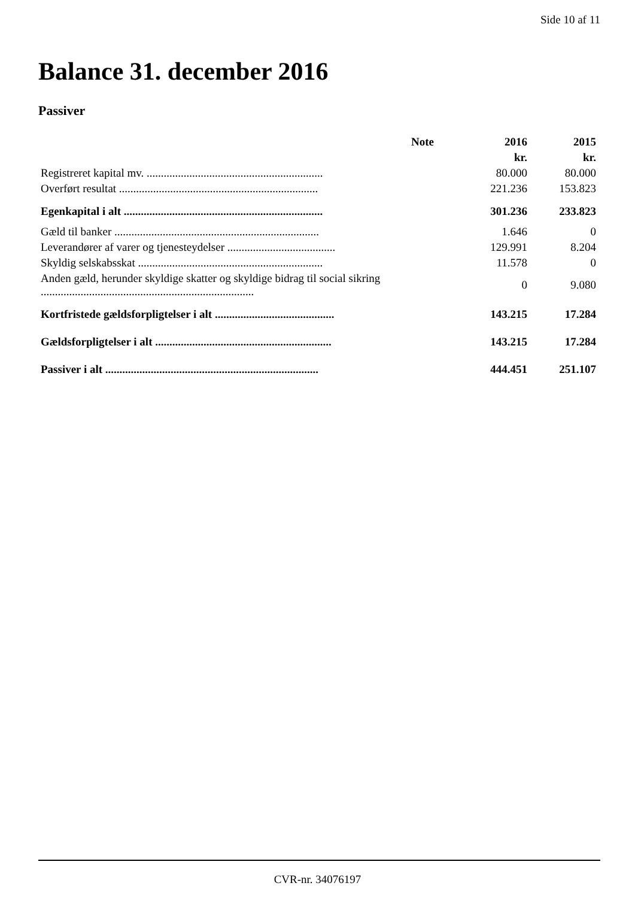Side 10 af 11
Balance 31. december 2016
Passiver
| | Note | 2016 | 2015 |
| --- | --- | --- | --- |
| | | kr. | kr. |
| Registreret kapital mv. .............................................................. | | 80.000 | 80.000 |
| Overført resultat ...................................................................... | | 221.236 | 153.823 |
| Egenkapital i alt ...................................................................... | | 301.236 | 233.823 |
| Gæld til banker ........................................................................ | | 1.646 | 0 |
| Leverandører af varer og tjenesteydelser ...................................... | | 129.991 | 8.204 |
| Skyldig selskabsskat ................................................................. | | 11.578 | 0 |
| Anden gæld, herunder skyldige skatter og skyldige bidrag til social sikring ........................................................................... | | 0 | 9.080 |
| Kortfristede gældsforpligtelser i alt .......................................... | | 143.215 | 17.284 |
| Gældsforpligtelser i alt .............................................................. | | 143.215 | 17.284 |
| Passiver i alt ........................................................................... | | 444.451 | 251.107 |
CVR-nr. 34076197